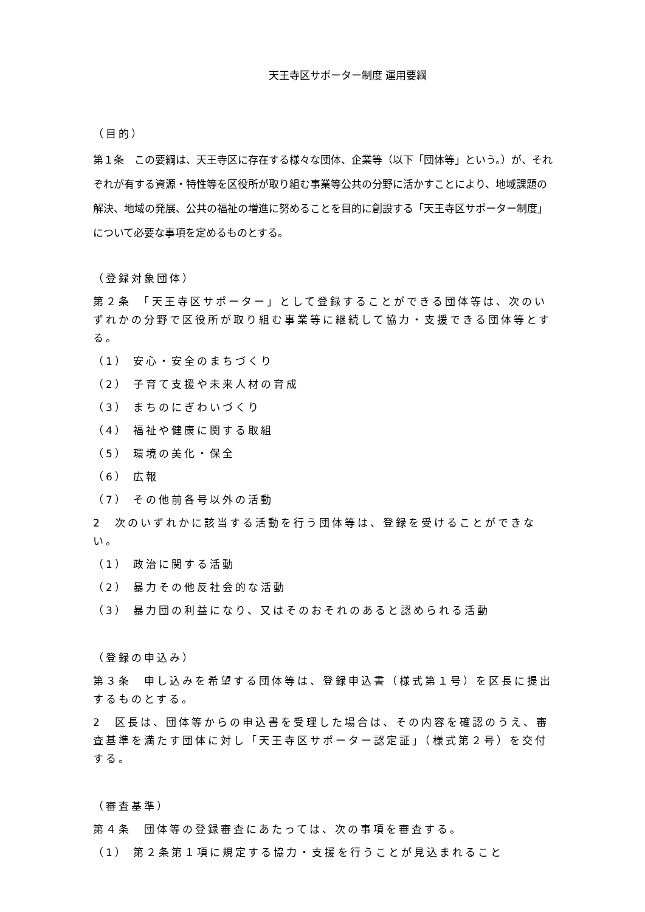天王寺区サポーター制度 運用要綱
（目的）
第１条　この要綱は、天王寺区に存在する様々な団体、企業等（以下「団体等」という。）が、それぞれが有する資源・特性等を区役所が取り組む事業等公共の分野に活かすことにより、地域課題の解決、地域の発展、公共の福祉の増進に努めることを目的に創設する「天王寺区サポーター制度」について必要な事項を定めるものとする。
（登録対象団体）
第２条　「天王寺区サポーター」として登録することができる団体等は、次のいずれかの分野で区役所が取り組む事業等に継続して協力・支援できる団体等とする。
（1） 安心・安全のまちづくり
（2） 子育て支援や未来人材の育成
（3） まちのにぎわいづくり
（4） 福祉や健康に関する取組
（5） 環境の美化・保全
（6） 広報
（7） その他前各号以外の活動
2　次のいずれかに該当する活動を行う団体等は、登録を受けることができない。
（1） 政治に関する活動
（2） 暴力その他反社会的な活動
（3） 暴力団の利益になり、又はそのおそれのあると認められる活動
（登録の申込み）
第３条　申し込みを希望する団体等は、登録申込書（様式第１号）を区長に提出するものとする。
2　区長は、団体等からの申込書を受理した場合は、その内容を確認のうえ、審査基準を満たす団体に対し「天王寺区サポーター認定証」（様式第２号）を交付する。
（審査基準）
第４条　団体等の登録審査にあたっては、次の事項を審査する。
（1） 第２条第１項に規定する協力・支援を行うことが見込まれること